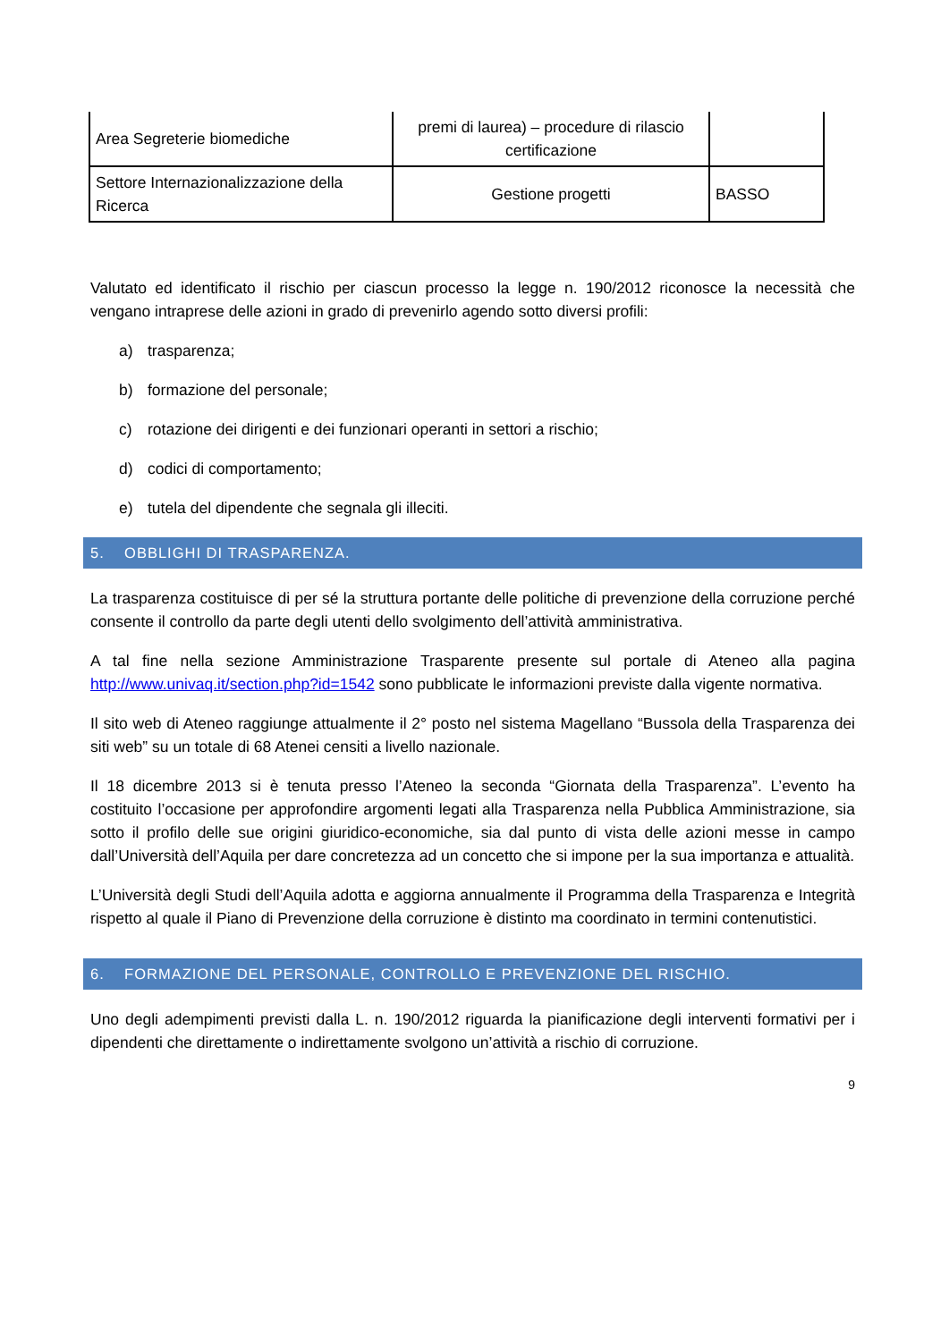| Area Segreterie biomediche | premi di laurea) – procedure di rilascio certificazione | |
| Settore Internazionalizzazione della Ricerca | Gestione progetti | BASSO |
Valutato ed identificato il rischio per ciascun processo la legge n. 190/2012 riconosce la necessità che vengano intraprese delle azioni in grado di prevenirlo agendo sotto diversi profili:
a) trasparenza;
b) formazione del personale;
c) rotazione dei dirigenti e dei funzionari operanti in settori a rischio;
d) codici di comportamento;
e) tutela del dipendente che segnala gli illeciti.
5. OBBLIGHI DI TRASPARENZA.
La trasparenza costituisce di per sé la struttura portante delle politiche di prevenzione della corruzione perché consente il controllo da parte degli utenti dello svolgimento dell’attività amministrativa.
A tal fine nella sezione Amministrazione Trasparente presente sul portale di Ateneo alla pagina http://www.univaq.it/section.php?id=1542 sono pubblicate le informazioni previste dalla vigente normativa.
Il sito web di Ateneo raggiunge attualmente il 2° posto nel sistema Magellano “Bussola della Trasparenza dei siti web” su un totale di 68 Atenei censiti a livello nazionale.
Il 18 dicembre 2013 si è tenuta presso l’Ateneo la seconda “Giornata della Trasparenza”. L’evento ha costituito l’occasione per approfondire argomenti legati alla Trasparenza nella Pubblica Amministrazione, sia sotto il profilo delle sue origini giuridico-economiche, sia dal punto di vista delle azioni messe in campo dall’Università dell’Aquila per dare concretezza ad un concetto che si impone per la sua importanza e attualità.
L’Università degli Studi dell’Aquila adotta e aggiorna annualmente il Programma della Trasparenza e Integrità rispetto al quale il Piano di Prevenzione della corruzione è distinto ma coordinato in termini contenutistici.
6. FORMAZIONE DEL PERSONALE, CONTROLLO E PREVENZIONE DEL RISCHIO.
Uno degli adempimenti previsti dalla L. n. 190/2012 riguarda la pianificazione degli interventi formativi per i dipendenti che direttamente o indirettamente svolgono un’attività a rischio di corruzione.
9